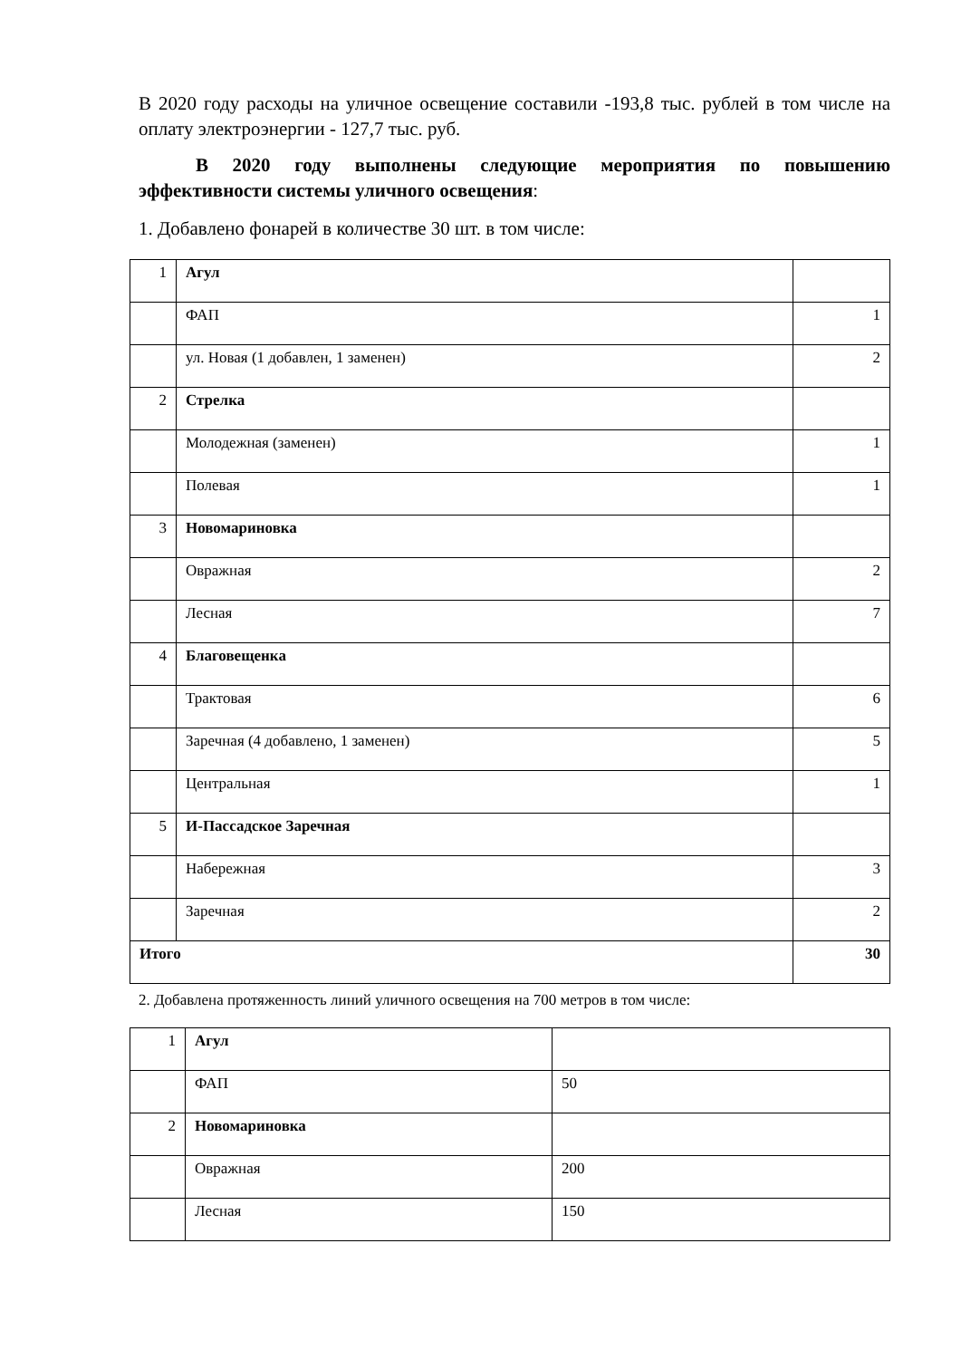В 2020 году расходы на уличное освещение составили -193,8 тыс. рублей в том числе на оплату электроэнергии - 127,7 тыс. руб.
В 2020 году выполнены следующие мероприятия по повышению эффективности системы уличного освещения:
1. Добавлено фонарей в количестве 30 шт. в том числе:
| 1 | Агул | |
| | ФАП | 1 |
| | ул. Новая (1 добавлен, 1 заменен) | 2 |
| 2 | Стрелка | |
| | Молодежная (заменен) | 1 |
| | Полевая | 1 |
| 3 | Новомариновка | |
| | Овражная | 2 |
| | Лесная | 7 |
| 4 | Благовещенка | |
| | Трактовая | 6 |
| | Заречная (4 добавлено, 1 заменен) | 5 |
| | Центральная | 1 |
| 5 | И-Пассадское Заречная | |
| | Набережная | 3 |
| | Заречная | 2 |
| Итого | | 30 |
2. Добавлена протяженность линий уличного освещения на 700 метров в том числе:
| 1 | Агул | |
| | ФАП | 50 |
| 2 | Новомариновка | |
| | Овражная | 200 |
| | Лесная | 150 |